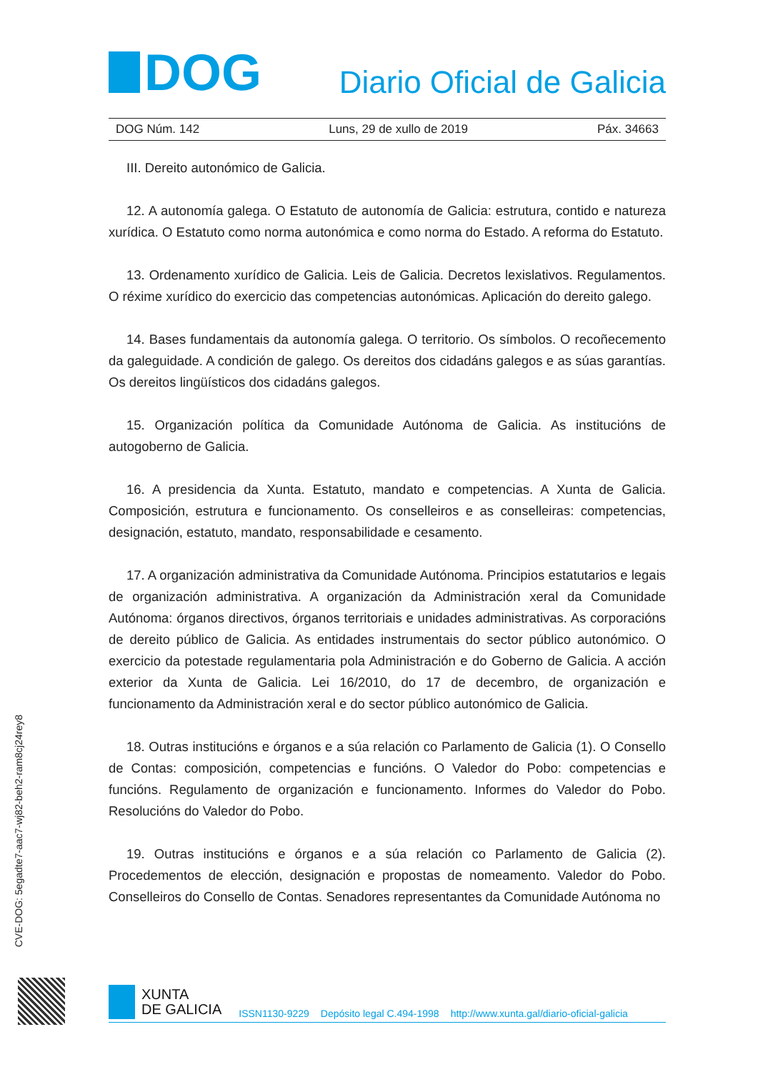DOG
Diario Oficial de Galicia
DOG Núm. 142 Luns, 29 de xullo de 2019 Páx. 34663
III. Dereito autonómico de Galicia.
12. A autonomía galega. O Estatuto de autonomía de Galicia: estrutura, contido e natureza xurídica. O Estatuto como norma autonómica e como norma do Estado. A reforma do Estatuto.
13. Ordenamento xurídico de Galicia. Leis de Galicia. Decretos lexislativos. Regulamentos. O réxime xurídico do exercicio das competencias autonómicas. Aplicación do dereito galego.
14. Bases fundamentais da autonomía galega. O territorio. Os símbolos. O recoñecemento da galeguidade. A condición de galego. Os dereitos dos cidadáns galegos e as súas garantías. Os dereitos lingüísticos dos cidadáns galegos.
15. Organización política da Comunidade Autónoma de Galicia. As institucións de autogoberno de Galicia.
16. A presidencia da Xunta. Estatuto, mandato e competencias. A Xunta de Galicia. Composición, estrutura e funcionamento. Os conselleiros e as conselleiras: competencias, designación, estatuto, mandato, responsabilidade e cesamento.
17. A organización administrativa da Comunidade Autónoma. Principios estatutarios e legais de organización administrativa. A organización da Administración xeral da Comunidade Autónoma: órganos directivos, órganos territoriais e unidades administrativas. As corporacións de dereito público de Galicia. As entidades instrumentais do sector público autonómico. O exercicio da potestade regulamentaria pola Administración e do Goberno de Galicia. A acción exterior da Xunta de Galicia. Lei 16/2010, do 17 de decembro, de organización e funcionamento da Administración xeral e do sector público autonómico de Galicia.
18. Outras institucións e órganos e a súa relación co Parlamento de Galicia (1). O Consello de Contas: composición, competencias e funcións. O Valedor do Pobo: competencias e funcións. Regulamento de organización e funcionamento. Informes do Valedor do Pobo. Resolucións do Valedor do Pobo.
19. Outras institucións e órganos e a súa relación co Parlamento de Galicia (2). Procedementos de elección, designación e propostas de nomeamento. Valedor do Pobo. Conselleiros do Consello de Contas. Senadores representantes da Comunidade Autónoma no
CVE-DOG: 5egadte7-aac7-wj82-beh2-ram8cj24rey8
XUNTA
DE GALICIA
ISSN1130-9229 Depósito legal C.494-1998 http://www.xunta.gal/diario-oficial-galicia